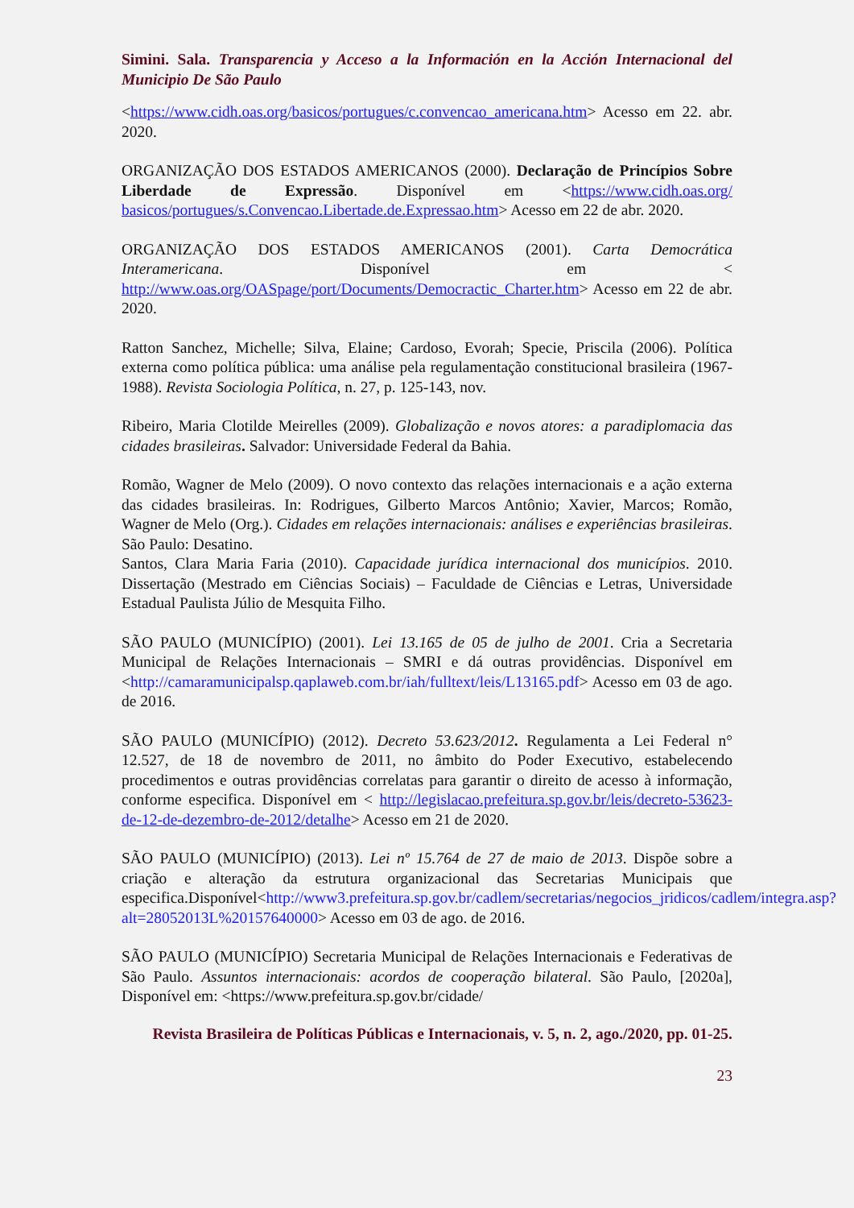Simini. Sala. Transparencia y Acceso a la Información en la Acción Internacional del Municipio De São Paulo
<https://www.cidh.oas.org/basicos/portugues/c.convencao_americana.htm> Acesso em 22. abr. 2020.
ORGANIZAÇÃO DOS ESTADOS AMERICANOS (2000). Declaração de Princípios Sobre Liberdade de Expressão. Disponível em <https://www.cidh.oas.org/ basicos/portugues/s.Convencao.Libertade.de.Expressao.htm> Acesso em 22 de abr. 2020.
ORGANIZAÇÃO DOS ESTADOS AMERICANOS (2001). Carta Democrática Interamericana. Disponível em < http://www.oas.org/OASpage/port/Documents/Democractic_Charter.htm> Acesso em 22 de abr. 2020.
Ratton Sanchez, Michelle; Silva, Elaine; Cardoso, Evorah; Specie, Priscila (2006). Política externa como política pública: uma análise pela regulamentação constitucional brasileira (1967-1988). Revista Sociologia Política, n. 27, p. 125-143, nov.
Ribeiro, Maria Clotilde Meirelles (2009). Globalização e novos atores: a paradiplomacia das cidades brasileiras. Salvador: Universidade Federal da Bahia.
Romão, Wagner de Melo (2009). O novo contexto das relações internacionais e a ação externa das cidades brasileiras. In: Rodrigues, Gilberto Marcos Antônio; Xavier, Marcos; Romão, Wagner de Melo (Org.). Cidades em relações internacionais: análises e experiências brasileiras. São Paulo: Desatino.
Santos, Clara Maria Faria (2010). Capacidade jurídica internacional dos municípios. 2010. Dissertação (Mestrado em Ciências Sociais) – Faculdade de Ciências e Letras, Universidade Estadual Paulista Júlio de Mesquita Filho.
SÃO PAULO (MUNICÍPIO) (2001). Lei 13.165 de 05 de julho de 2001. Cria a Secretaria Municipal de Relações Internacionais – SMRI e dá outras providências. Disponível em <http://camaramunicipalsp.qaplaweb.com.br/iah/fulltext/leis/L13165.pdf> Acesso em 03 de ago. de 2016.
SÃO PAULO (MUNICÍPIO) (2012). Decreto 53.623/2012. Regulamenta a Lei Federal n° 12.527, de 18 de novembro de 2011, no âmbito do Poder Executivo, estabelecendo procedimentos e outras providências correlatas para garantir o direito de acesso à informação, conforme especifica. Disponível em < http://legislacao.prefeitura.sp.gov.br/leis/decreto-53623-de-12-de-dezembro-de-2012/detalhe> Acesso em 21 de 2020.
SÃO PAULO (MUNICÍPIO) (2013). Lei nº 15.764 de 27 de maio de 2013. Dispõe sobre a criação e alteração da estrutura organizacional das Secretarias Municipais que especifica.Disponível<http://www3.prefeitura.sp.gov.br/cadlem/secretarias/negocios_jridicos/cadlem/integra.asp?alt=28052013L%20157640000> Acesso em 03 de ago. de 2016.
SÃO PAULO (MUNICÍPIO) Secretaria Municipal de Relações Internacionais e Federativas de São Paulo. Assuntos internacionais: acordos de cooperação bilateral. São Paulo, [2020a], Disponível em: <https://www.prefeitura.sp.gov.br/cidade/
Revista Brasileira de Políticas Públicas e Internacionais, v. 5, n. 2, ago./2020, pp. 01-25.
23